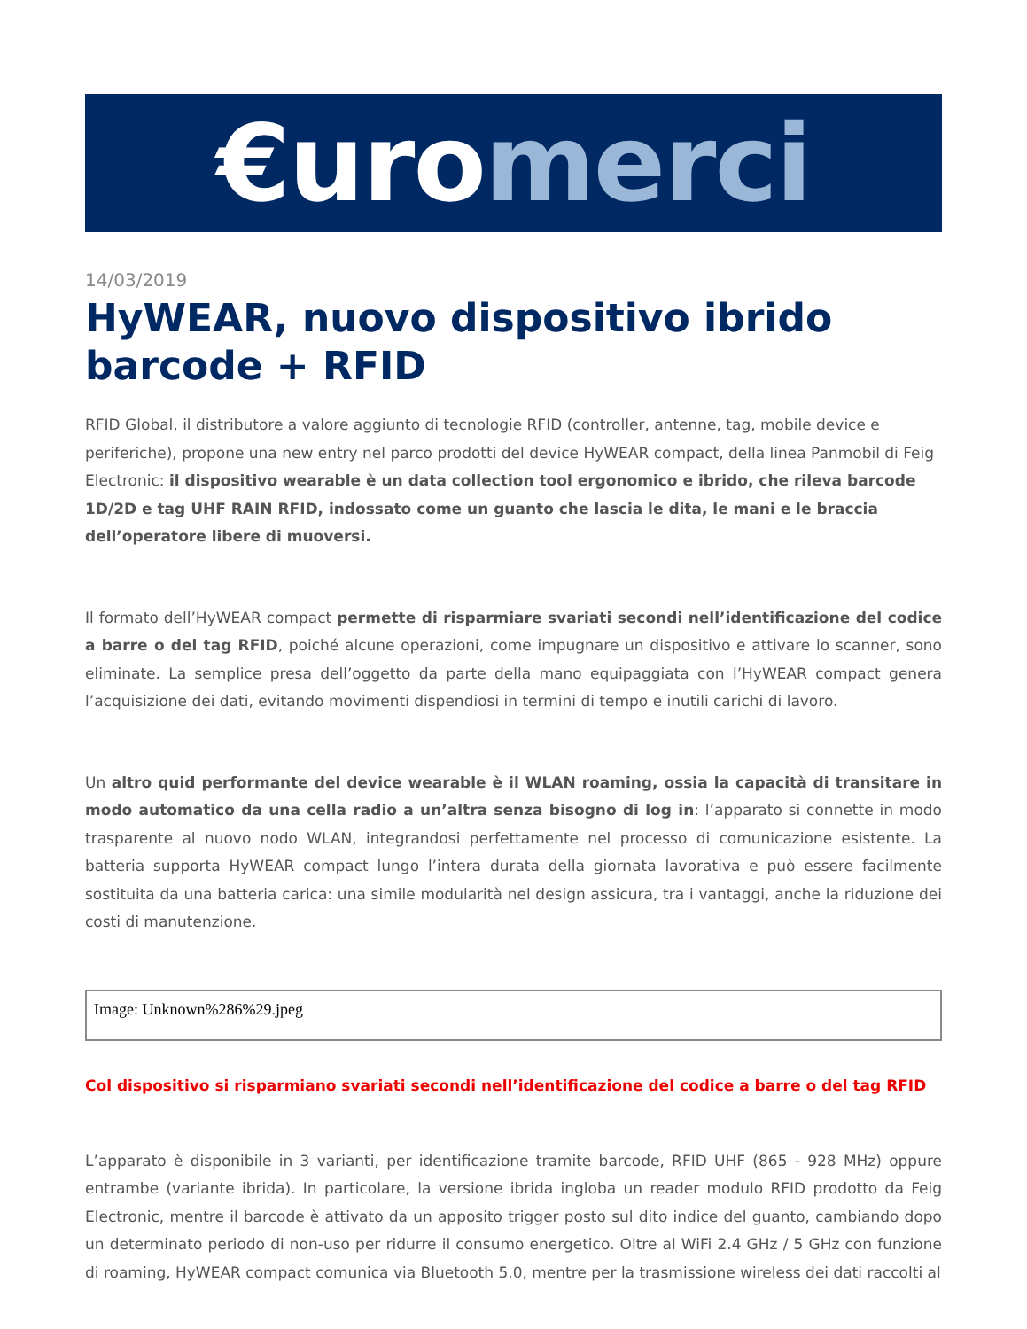€uro merci
14/03/2019
HyWEAR, nuovo dispositivo ibrido barcode + RFID
RFID Global, il distributore a valore aggiunto di tecnologie RFID (controller, antenne, tag, mobile device e periferiche), propone una new entry nel parco prodotti del device HyWEAR compact, della linea Panmobil di Feig Electronic: il dispositivo wearable è un data collection tool ergonomico e ibrido, che rileva barcode 1D/2D e tag UHF RAIN RFID, indossato come un guanto che lascia le dita, le mani e le braccia dell’operatore libere di muoversi.
Il formato dell’HyWEAR compact permette di risparmiare svariati secondi nell’identificazione del codice a barre o del tag RFID, poiché alcune operazioni, come impugnare un dispositivo e attivare lo scanner, sono eliminate. La semplice presa dell’oggetto da parte della mano equipaggiata con l’HyWEAR compact genera l’acquisizione dei dati, evitando movimenti dispendiosi in termini di tempo e inutili carichi di lavoro.
Un altro quid performante del device wearable è il WLAN roaming, ossia la capacità di transitare in modo automatico da una cella radio a un’altra senza bisogno di log in: l’apparato si connette in modo trasparente al nuovo nodo WLAN, integrandosi perfettamente nel processo di comunicazione esistente. La batteria supporta HyWEAR compact lungo l’intera durata della giornata lavorativa e può essere facilmente sostituita da una batteria carica: una simile modularità nel design assicura, tra i vantaggi, anche la riduzione dei costi di manutenzione.
Image: Unknown%286%29.jpeg
Col dispositivo si risparmiano svariati secondi nell’identificazione del codice a barre o del tag RFID
L’apparato è disponibile in 3 varianti, per identificazione tramite barcode, RFID UHF (865 - 928 MHz) oppure entrambe (variante ibrida). In particolare, la versione ibrida ingloba un reader modulo RFID prodotto da Feig Electronic, mentre il barcode è attivato da un apposito trigger posto sul dito indice del guanto, cambiando dopo un determinato periodo di non-uso per ridurre il consumo energetico. Oltre al WiFi 2.4 GHz / 5 GHz con funzione di roaming, HyWEAR compact comunica via Bluetooth 5.0, mentre per la trasmissione wireless dei dati raccolti al